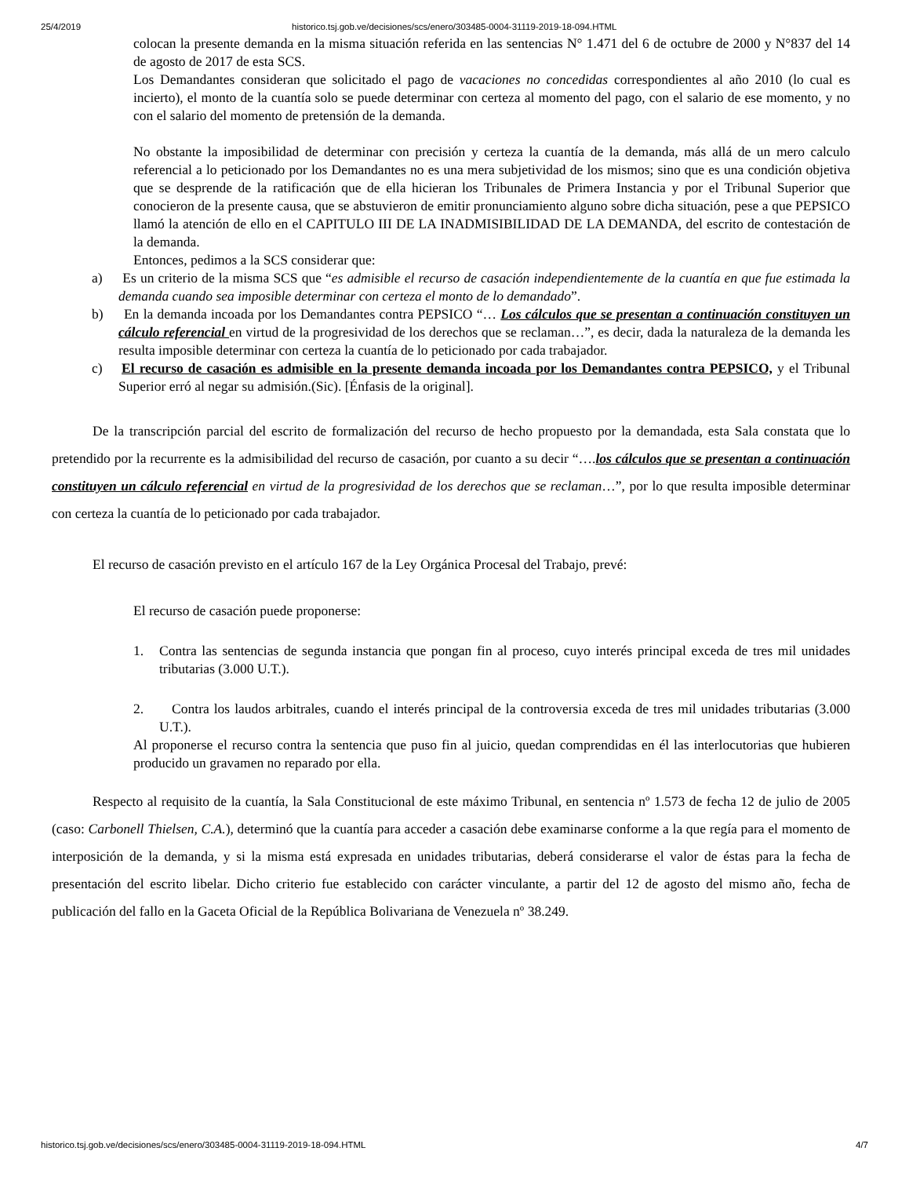25/4/2019 historico.tsj.gob.ve/decisiones/scs/enero/303485-0004-31119-2019-18-094.HTML
colocan la presente demanda en la misma situación referida en las sentencias N° 1.471 del 6 de octubre de 2000 y N°837 del 14 de agosto de 2017 de esta SCS.
Los Demandantes consideran que solicitado el pago de vacaciones no concedidas correspondientes al año 2010 (lo cual es incierto), el monto de la cuantía solo se puede determinar con certeza al momento del pago, con el salario de ese momento, y no con el salario del momento de pretensión de la demanda.
No obstante la imposibilidad de determinar con precisión y certeza la cuantía de la demanda, más allá de un mero calculo referencial a lo peticionado por los Demandantes no es una mera subjetividad de los mismos; sino que es una condición objetiva que se desprende de la ratificación que de ella hicieran los Tribunales de Primera Instancia y por el Tribunal Superior que conocieron de la presente causa, que se abstuvieron de emitir pronunciamiento alguno sobre dicha situación, pese a que PEPSICO llamó la atención de ello en el CAPITULO III DE LA INADMISIBILIDAD DE LA DEMANDA, del escrito de contestación de la demanda.
Entonces, pedimos a la SCS considerar que:
a) Es un criterio de la misma SCS que “es admisible el recurso de casación independientemente de la cuantía en que fue estimada la demanda cuando sea imposible determinar con certeza el monto de lo demandado”.
b) En la demanda incoada por los Demandantes contra PEPSICO “… Los cálculos que se presentan a continuación constituyen un cálculo referencial en virtud de la progresividad de los derechos que se reclaman…”, es decir, dada la naturaleza de la demanda les resulta imposible determinar con certeza la cuantía de lo peticionado por cada trabajador.
c) El recurso de casación es admisible en la presente demanda incoada por los Demandantes contra PEPSICO, y el Tribunal Superior erró al negar su admisión.(Sic). [Énfasis de la original].
De la transcripción parcial del escrito de formalización del recurso de hecho propuesto por la demandada, esta Sala constata que lo pretendido por la recurrente es la admisibilidad del recurso de casación, por cuanto a su decir “….los cálculos que se presentan a continuación constituyen un cálculo referencial en virtud de la progresividad de los derechos que se reclaman…”, por lo que resulta imposible determinar con certeza la cuantía de lo peticionado por cada trabajador.
El recurso de casación previsto en el artículo 167 de la Ley Orgánica Procesal del Trabajo, prevé:
El recurso de casación puede proponerse:
1. Contra las sentencias de segunda instancia que pongan fin al proceso, cuyo interés principal exceda de tres mil unidades tributarias (3.000 U.T.).
2. Contra los laudos arbitrales, cuando el interés principal de la controversia exceda de tres mil unidades tributarias (3.000 U.T.).
Al proponerse el recurso contra la sentencia que puso fin al juicio, quedan comprendidas en él las interlocutorias que hubieren producido un gravamen no reparado por ella.
Respecto al requisito de la cuantía, la Sala Constitucional de este máximo Tribunal, en sentencia nº 1.573 de fecha 12 de julio de 2005 (caso: Carbonell Thielsen, C.A.), determinó que la cuantía para acceder a casación debe examinarse conforme a la que regía para el momento de interposición de la demanda, y si la misma está expresada en unidades tributarias, deberá considerarse el valor de éstas para la fecha de presentación del escrito libelar. Dicho criterio fue establecido con carácter vinculante, a partir del 12 de agosto del mismo año, fecha de publicación del fallo en la Gaceta Oficial de la República Bolivariana de Venezuela nº 38.249.
historico.tsj.gob.ve/decisiones/scs/enero/303485-0004-31119-2019-18-094.HTML 4/7